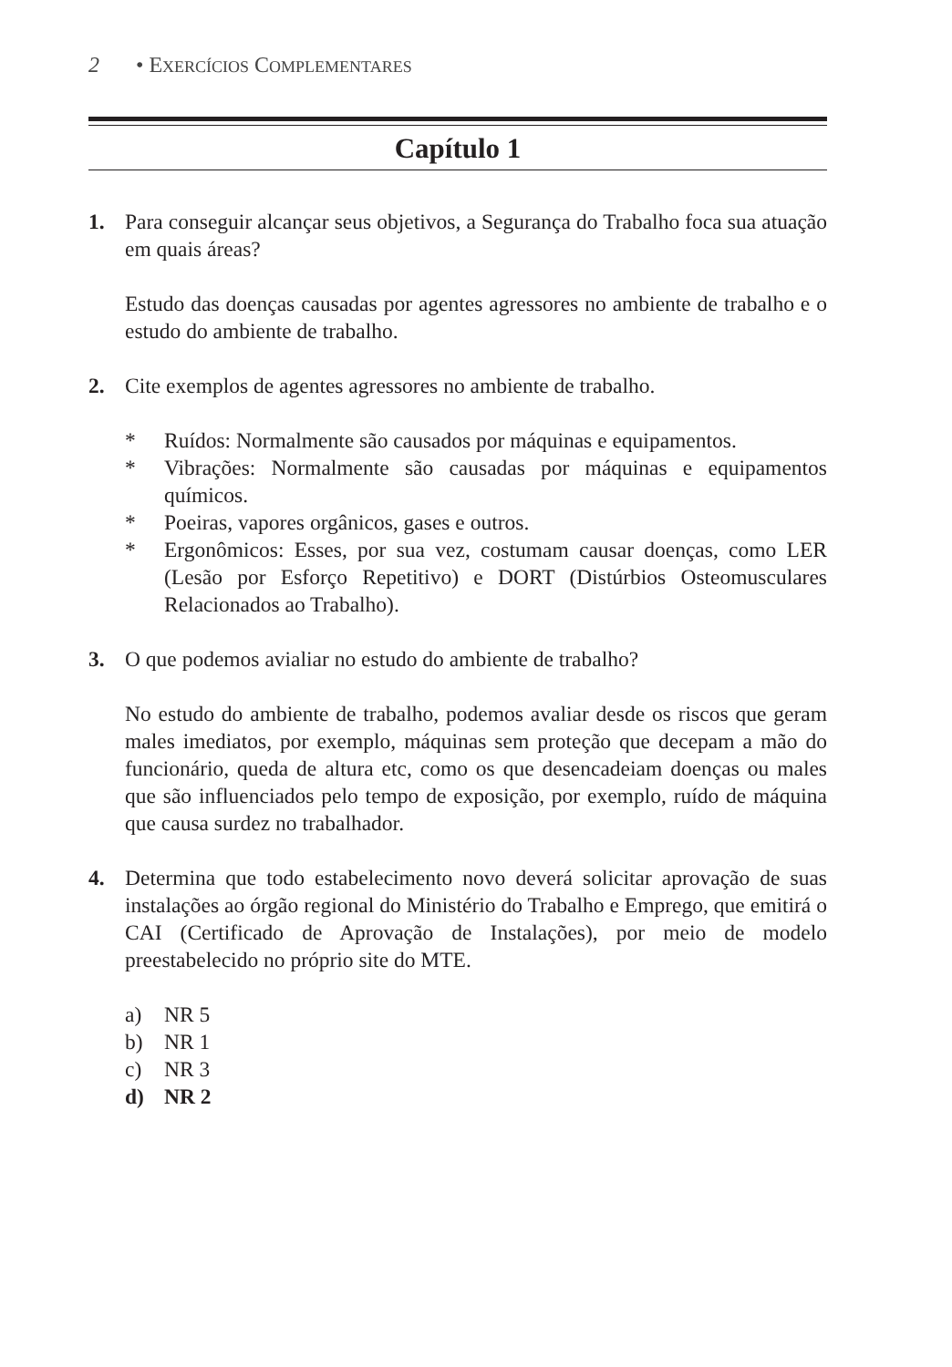2 • EXERCÍCIOS COMPLEMENTARES
Capítulo 1
1. Para conseguir alcançar seus objetivos, a Segurança do Trabalho foca sua atuação em quais áreas?
Estudo das doenças causadas por agentes agressores no ambiente de trabalho e o estudo do ambiente de trabalho.
2. Cite exemplos de agentes agressores no ambiente de trabalho.
* Ruídos: Normalmente são causados por máquinas e equipamentos.
* Vibrações: Normalmente são causadas por máquinas e equipamentos químicos.
* Poeiras, vapores orgânicos, gases e outros.
* Ergonômicos: Esses, por sua vez, costumam causar doenças, como LER (Lesão por Esforço Repetitivo) e DORT (Distúrbios Osteomusculares Relacionados ao Trabalho).
3. O que podemos avialiar no estudo do ambiente de trabalho?
No estudo do ambiente de trabalho, podemos avaliar desde os riscos que geram males imediatos, por exemplo, máquinas sem proteção que decepam a mão do funcionário, queda de altura etc, como os que desencadeiam doenças ou males que são influenciados pelo tempo de exposição, por exemplo, ruído de máquina que causa surdez no trabalhador.
4. Determina que todo estabelecimento novo deverá solicitar aprovação de suas instalações ao órgão regional do Ministério do Trabalho e Emprego, que emitirá o CAI (Certificado de Aprovação de Instalações), por meio de modelo preestabelecido no próprio site do MTE.
a) NR 5
b) NR 1
c) NR 3
d) NR 2